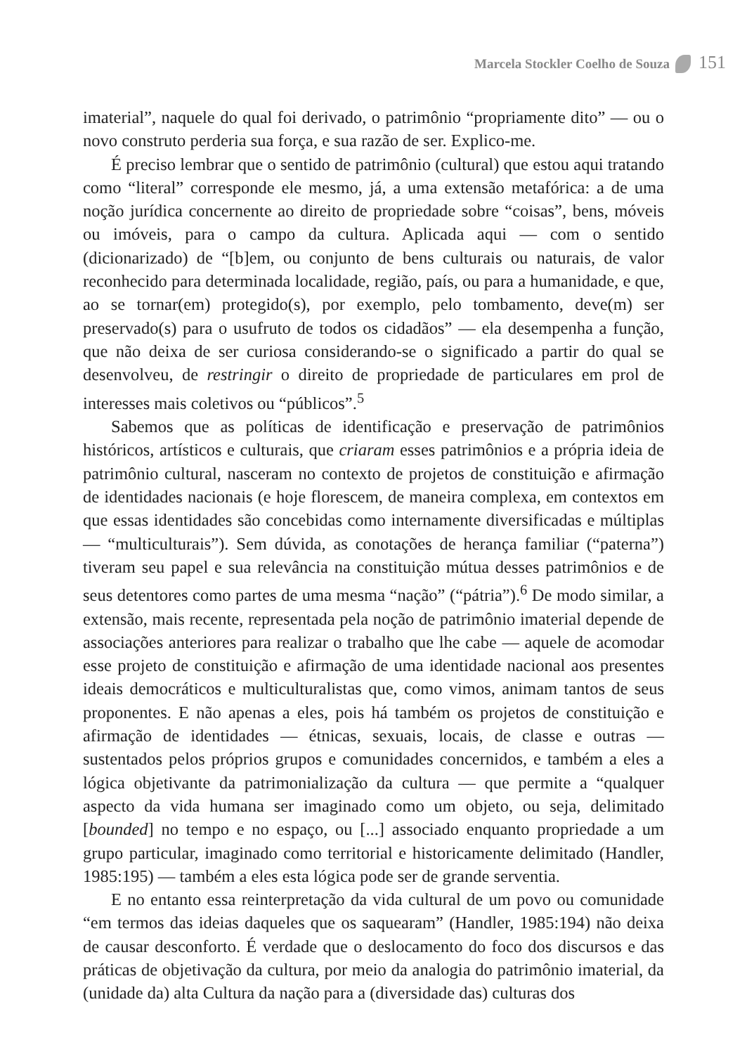Marcela Stockler Coelho de Souza 151
imaterial”, naquele do qual foi derivado, o patrimônio “propriamente dito” — ou o novo construto perderia sua força, e sua razão de ser. Explico-me.
É preciso lembrar que o sentido de patrimônio (cultural) que estou aqui tratando como “literal” corresponde ele mesmo, já, a uma extensão metafórica: a de uma noção jurídica concernente ao direito de propriedade sobre “coisas”, bens, móveis ou imóveis, para o campo da cultura. Aplicada aqui — com o sentido (dicionarizado) de “[b]em, ou conjunto de bens culturais ou naturais, de valor reconhecido para determinada localidade, região, país, ou para a humanidade, e que, ao se tornar(em) protegido(s), por exemplo, pelo tombamento, deve(m) ser preservado(s) para o usufruto de todos os cidadãos” — ela desempenha a função, que não deixa de ser curiosa considerando-se o significado a partir do qual se desenvolveu, de restringir o direito de propriedade de particulares em prol de interesses mais coletivos ou “públicos”.<sup>5</sup>
Sabemos que as políticas de identificação e preservação de patrimônios históricos, artísticos e culturais, que criaram esses patrimônios e a própria ideia de patrimônio cultural, nasceram no contexto de projetos de constituição e afirmação de identidades nacionais (e hoje florescem, de maneira complexa, em contextos em que essas identidades são concebidas como internamente diversificadas e múltiplas — “multiculturais”). Sem dúvida, as conotações de herança familiar (“paterna”) tiveram seu papel e sua relevância na constituição mútua desses patrimônios e de seus detentores como partes de uma mesma “nação” (“pátria”).<sup>6</sup> De modo similar, a extensão, mais recente, representada pela noção de patrimônio imaterial depende de associações anteriores para realizar o trabalho que lhe cabe — aquele de acomodar esse projeto de constituição e afirmação de uma identidade nacional aos presentes ideais democráticos e multiculturalistas que, como vimos, animam tantos de seus proponentes. E não apenas a eles, pois há também os projetos de constituição e afirmação de identidades — étnicas, sexuais, locais, de classe e outras — sustentados pelos próprios grupos e comunidades concernidos, e também a eles a lógica objetivante da patrimonialização da cultura — que permite a “qualquer aspecto da vida humana ser imaginado como um objeto, ou seja, delimitado [bounded] no tempo e no espaço, ou [...] associado enquanto propriedade a um grupo particular, imaginado como territorial e historicamente delimitado (Handler, 1985:195) — também a eles esta lógica pode ser de grande serventia.
E no entanto essa reinterpretação da vida cultural de um povo ou comunidade “em termos das ideias daqueles que os saquearam” (Handler, 1985:194) não deixa de causar desconforto. É verdade que o deslocamento do foco dos discursos e das práticas de objetivação da cultura, por meio da analogia do patrimônio imaterial, da (unidade da) alta Cultura da nação para a (diversidade das) culturas dos